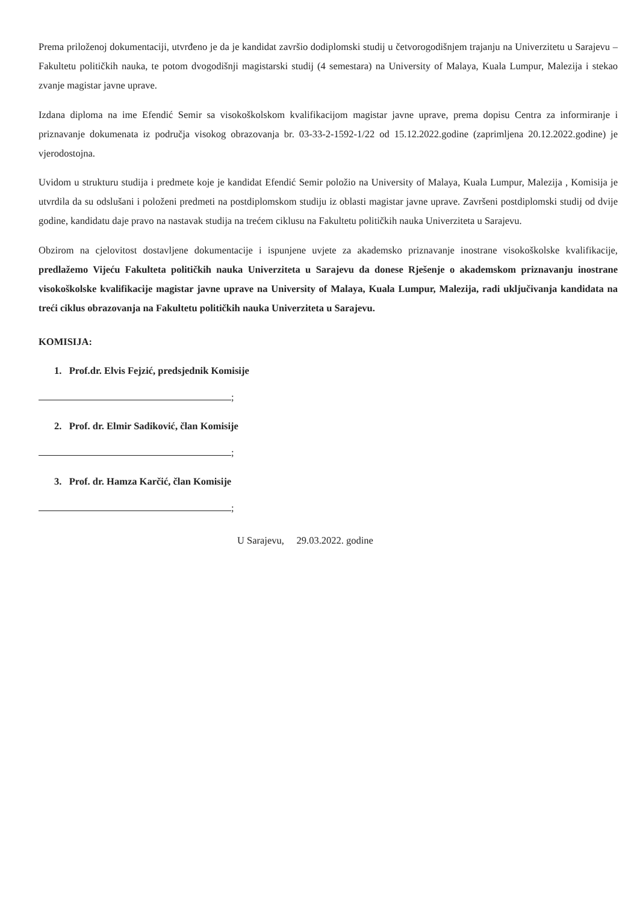Prema priloženoj dokumentaciji, utvrđeno je da je kandidat završio dodiplomski studij u četvorogodišnjem trajanju na Univerzitetu u Sarajevu – Fakultetu političkih nauka, te potom dvogodišnji magistarski studij (4 semestara) na University of Malaya, Kuala Lumpur, Malezija i stekao zvanje magistar javne uprave.
Izdana diploma na ime Efendić Semir sa visokoškolskom kvalifikacijom magistar javne uprave, prema dopisu Centra za informiranje i priznavanje dokumenata iz područja visokog obrazovanja br. 03-33-2-1592-1/22 od 15.12.2022.godine (zaprimljena 20.12.2022.godine) je vjerodostojna.
Uvidom u strukturu studija i predmete koje je kandidat Efendić Semir položio na University of Malaya, Kuala Lumpur, Malezija , Komisija je utvrdila da su odslušani i položeni predmeti na postdiplomskom studiju iz oblasti magistar javne uprave. Završeni postdiplomski studij od dvije godine, kandidatu daje pravo na nastavak studija na trećem ciklusu na Fakultetu političkih nauka Univerziteta u Sarajevu.
Obzirom na cjelovitost dostavljene dokumentacije i ispunjene uvjete za akademsko priznavanje inostrane visokoškolske kvalifikacije, predlažemo Vijeću Fakulteta političkih nauka Univerziteta u Sarajevu da donese Rješenje o akademskom priznavanju inostrane visokoškolske kvalifikacije magistar javne uprave na University of Malaya, Kuala Lumpur, Malezija, radi uključivanja kandidata na treći ciklus obrazovanja na Fakultetu političkih nauka Univerziteta u Sarajevu.
KOMISIJA:
1. Prof.dr. Elvis Fejzić, predsjednik Komisije
;
2. Prof. dr. Elmir Sadiković, član Komisije
;
3. Prof. dr. Hamza Karčić, član Komisije
;
U Sarajevu, 29.03.2022. godine